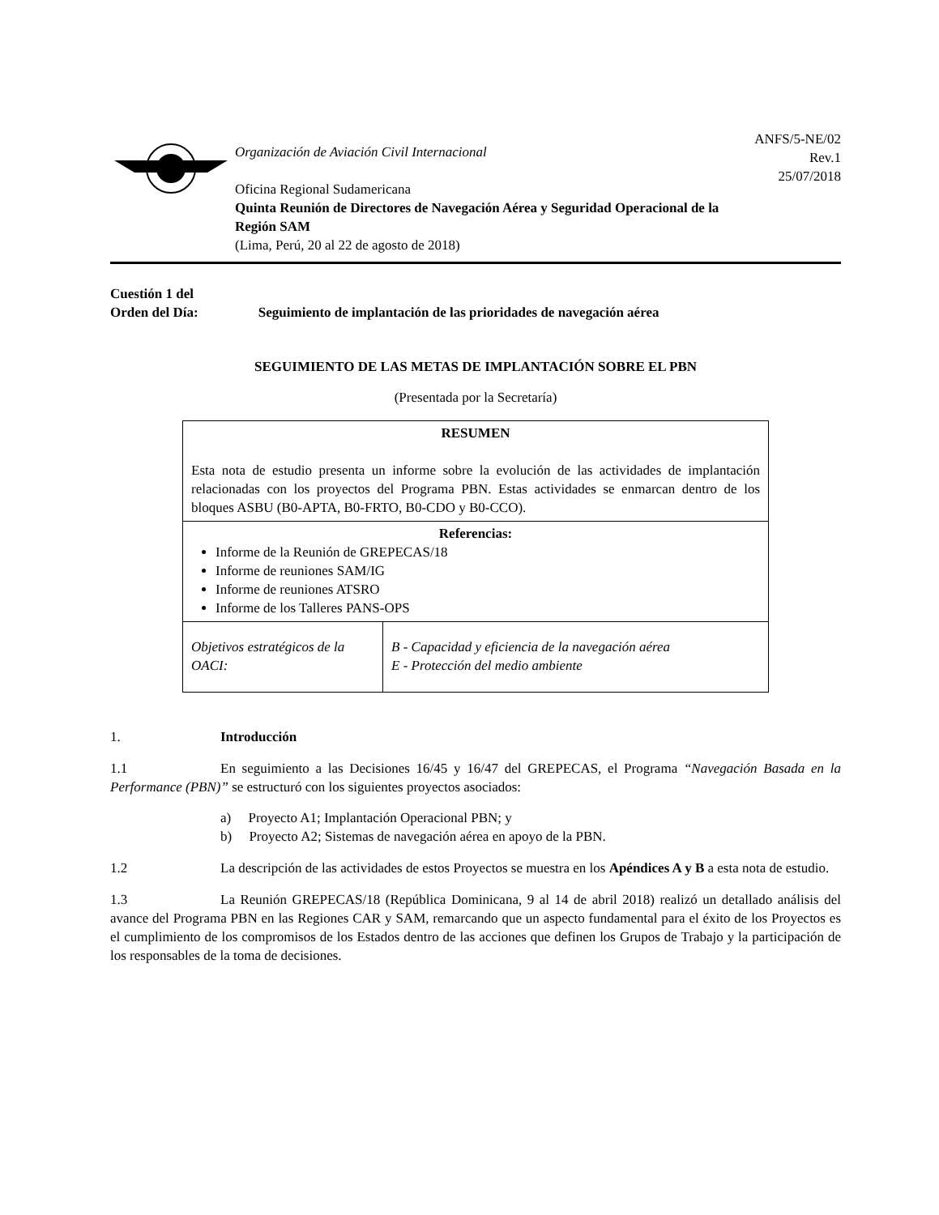Organización de Aviación Civil Internacional
Oficina Regional Sudamericana
Quinta Reunión de Directores de Navegación Aérea y Seguridad Operacional de la Región SAM
(Lima, Perú, 20 al 22 de agosto de 2018)
ANFS/5-NE/02
Rev.1
25/07/2018
Cuestión 1 del
Orden del Día: Seguimiento de implantación de las prioridades de navegación aérea
SEGUIMIENTO DE LAS METAS DE IMPLANTACIÓN SOBRE EL PBN
(Presentada por la Secretaría)
| RESUMEN Esta nota de estudio presenta un informe sobre la evolución de las actividades de implantación relacionadas con los proyectos del Programa PBN. Estas actividades se enmarcan dentro de los bloques ASBU (B0-APTA, B0-FRTO, B0-CDO y B0-CCO). | |
| Referencias: Informe de la Reunión de GREPECAS/18 Informe de reuniones SAM/IG Informe de reuniones ATSRO Informe de los Talleres PANS-OPS | |
| Objetivos estratégicos de la OACI: | B - Capacidad y eficiencia de la navegación aérea E - Protección del medio ambiente |
1. Introducción
1.1 En seguimiento a las Decisiones 16/45 y 16/47 del GREPECAS, el Programa “Navegación Basada en la Performance (PBN)” se estructuró con los siguientes proyectos asociados:
a) Proyecto A1; Implantación Operacional PBN; y
b) Proyecto A2; Sistemas de navegación aérea en apoyo de la PBN.
1.2 La descripción de las actividades de estos Proyectos se muestra en los Apéndices A y B a esta nota de estudio.
1.3 La Reunión GREPECAS/18 (República Dominicana, 9 al 14 de abril 2018) realizó un detallado análisis del avance del Programa PBN en las Regiones CAR y SAM, remarcando que un aspecto fundamental para el éxito de los Proyectos es el cumplimiento de los compromisos de los Estados dentro de las acciones que definen los Grupos de Trabajo y la participación de los responsables de la toma de decisiones.